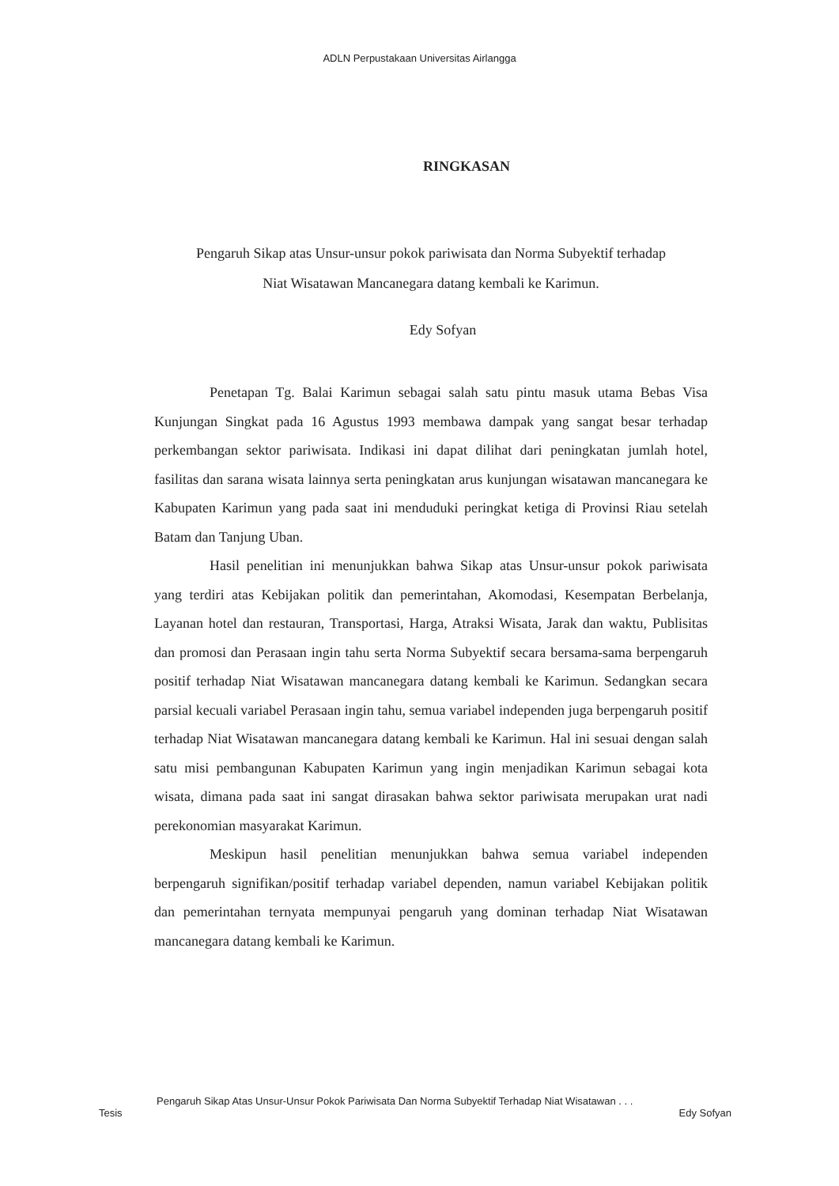ADLN Perpustakaan Universitas Airlangga
RINGKASAN
Pengaruh Sikap atas Unsur-unsur pokok pariwisata dan Norma Subyektif terhadap
Niat Wisatawan Mancanegara datang kembali ke Karimun.
Edy Sofyan
Penetapan Tg. Balai Karimun sebagai salah satu pintu masuk utama Bebas Visa Kunjungan Singkat pada 16 Agustus 1993 membawa dampak yang sangat besar terhadap perkembangan sektor pariwisata. Indikasi ini dapat dilihat dari peningkatan jumlah hotel, fasilitas dan sarana wisata lainnya serta peningkatan arus kunjungan wisatawan mancanegara ke Kabupaten Karimun yang pada saat ini menduduki peringkat ketiga di Provinsi Riau setelah Batam dan Tanjung Uban.
Hasil penelitian ini menunjukkan bahwa Sikap atas Unsur-unsur pokok pariwisata yang terdiri atas Kebijakan politik dan pemerintahan, Akomodasi, Kesempatan Berbelanja, Layanan hotel dan restauran, Transportasi, Harga, Atraksi Wisata, Jarak dan waktu, Publisitas dan promosi dan Perasaan ingin tahu serta Norma Subyektif secara bersama-sama berpengaruh positif terhadap Niat Wisatawan mancanegara datang kembali ke Karimun. Sedangkan secara parsial kecuali variabel Perasaan ingin tahu, semua variabel independen juga berpengaruh positif terhadap Niat Wisatawan mancanegara datang kembali ke Karimun. Hal ini sesuai dengan salah satu misi pembangunan Kabupaten Karimun yang ingin menjadikan Karimun sebagai kota wisata, dimana pada saat ini sangat dirasakan bahwa sektor pariwisata merupakan urat nadi perekonomian masyarakat Karimun.
Meskipun hasil penelitian menunjukkan bahwa semua variabel independen berpengaruh signifikan/positif terhadap variabel dependen, namun variabel Kebijakan politik dan pemerintahan ternyata mempunyai pengaruh yang dominan terhadap Niat Wisatawan mancanegara datang kembali ke Karimun.
Pengaruh Sikap Atas Unsur-Unsur Pokok Pariwisata Dan Norma Subyektif Terhadap Niat Wisatawan . . .
Tesis Edy Sofyan